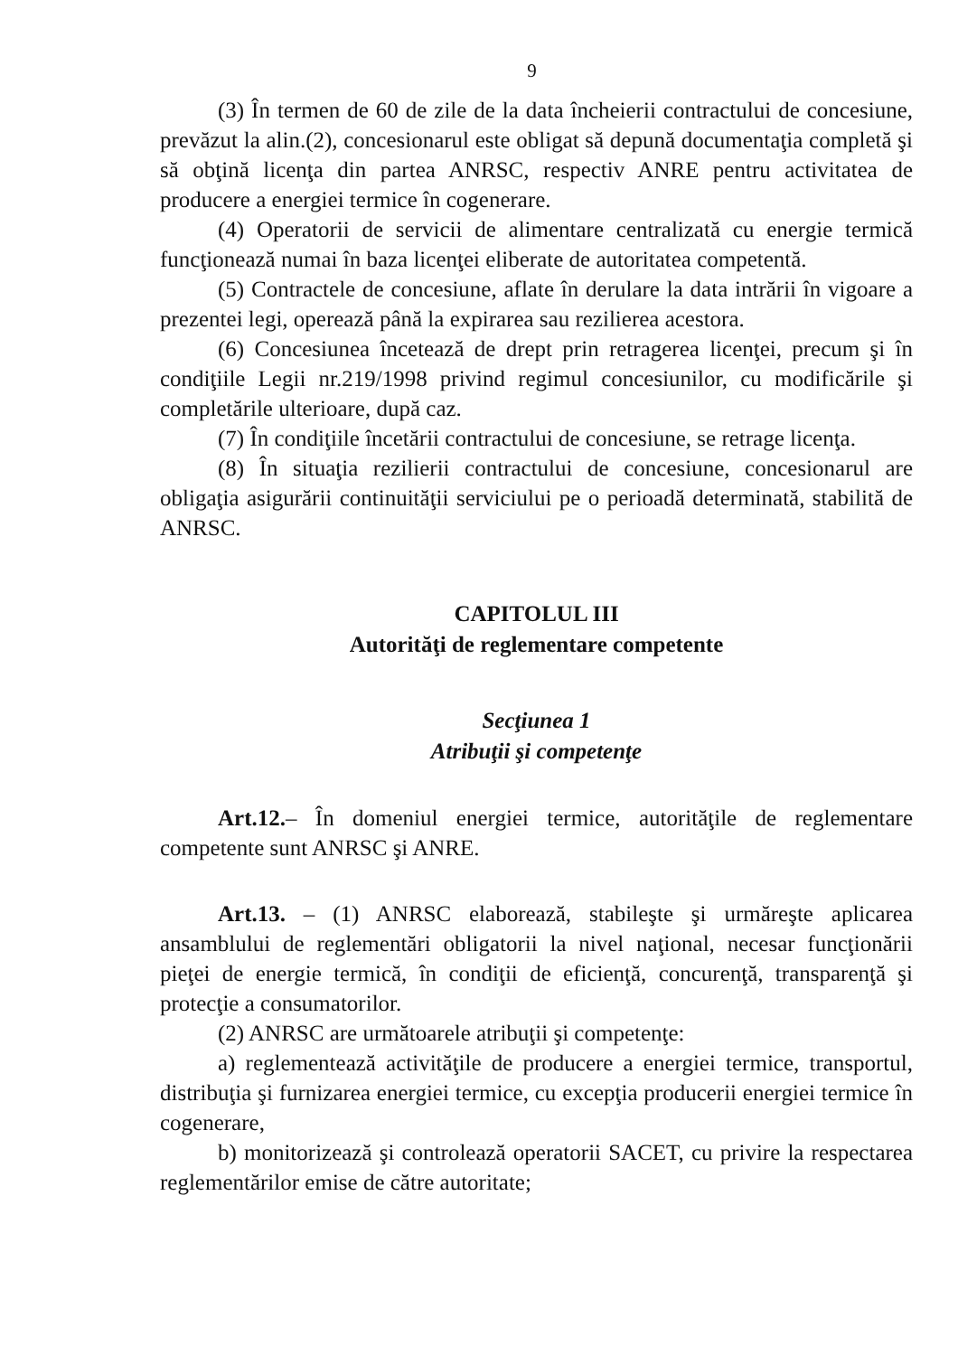9
(3) În termen de 60 de zile de la data încheierii contractului de concesiune, prevăzut la alin.(2), concesionarul este obligat să depună documentaţia completă şi să obţină licenţa din partea ANRSC, respectiv ANRE pentru activitatea de producere a energiei termice în cogenerare.
(4) Operatorii de servicii de alimentare centralizată cu energie termică funcţionează numai în baza licenţei eliberate de autoritatea competentă.
(5) Contractele de concesiune, aflate în derulare la data intrării în vigoare a prezentei legi, operează până la expirarea sau rezilierea acestora.
(6) Concesiunea încetează de drept prin retragerea licenţei, precum şi în condiţiile Legii nr.219/1998 privind regimul concesiunilor, cu modificările şi completările ulterioare, după caz.
(7) În condiţiile încetării contractului de concesiune, se retrage licenţa.
(8) În situaţia rezilierii contractului de concesiune, concesionarul are obligaţia asigurării continuităţii serviciului pe o perioadă determinată, stabilită de ANRSC.
CAPITOLUL III
Autorităţi de reglementare competente
Secţiunea 1
Atribuţii şi competenţe
Art.12.– În domeniul energiei termice, autorităţile de reglementare competente sunt ANRSC şi ANRE.
Art.13. – (1) ANRSC elaborează, stabileşte şi urmăreşte aplicarea ansamblului de reglementări obligatorii la nivel naţional, necesar funcţionării pieţei de energie termică, în condiţii de eficienţă, concurenţă, transparenţă şi protecţie a consumatorilor.
(2) ANRSC are următoarele atribuţii şi competenţe:
a) reglementează activităţile de producere a energiei termice, transportul, distribuţia şi furnizarea energiei termice, cu excepţia producerii energiei termice în cogenerare,
b) monitorizează şi controlează operatorii SACET, cu privire la respectarea reglementărilor emise de către autoritate;